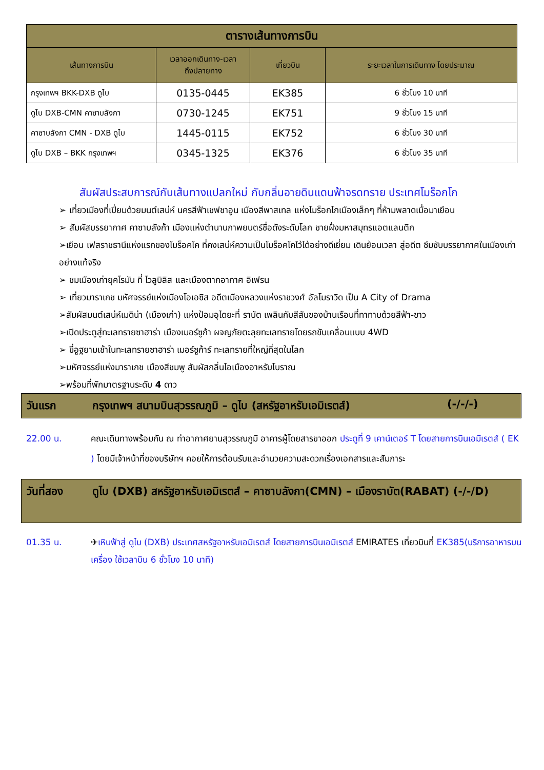| ตารางเส้นทางการบิน | | | |
| --- | --- | --- | --- |
| เส้นทางการบิน | เวลาออกเดินทาง-เวลา ถึงปลายทาง | เที่ยวบิน | ระยะเวลาในการเดินทาง โดยประมาณ |
| กรุงเทพฯ BKK-DXB ดูไบ | 0135-0445 | EK385 | 6 ชั่วโมง 10 นาที |
| ดูไบ DXB-CMN คาซาบลังกา | 0730-1245 | EK751 | 9 ชั่วโมง 15 นาที |
| คาซาบลังกา CMN - DXB ดูไบ | 1445-0115 | EK752 | 6 ชั่วโมง 30 นาที |
| ดูไบ DXB – BKK กรุงเทพฯ | 0345-1325 | EK376 | 6 ชั่วโมง 35 นาที |
สัมผัสประสบการณ์กับเส้นทางแปลกใหม่ กับกลิ่นอายดินแดนฟ้าจรดทราย ประเทศโมร็อกโก
➢ เที่ยวเมืองที่เปี่ยมด้วยมนต์เสน่ห์ นครสีฟ้าเชฟชาอูน เมืองสีพาสเทล แห่งโมร็อกโกเมืองเล็กๆ ที่ห้ามพลาดเมื่อมาเยือน
➢ สัมผัสบรรยากาศ คาซาบลังก้า เมืองแห่งตำนานภาพยนตร์ชื่อดังระดับโลก ชายฝั่งมหาสมุทรแอตแลนติก
➢เยือน เฟสราชธานีแห่งแรกของโมร็อคโค ที่คงเสน่ห์ความเป็นโมร็อคโคไว้ได้อย่างดีเยี่ยม เดินย้อนเวลา สู่อดีต ซึมซับบรรยากาศในเมืองเก่าอย่างแท้จริง
➢ ชมเมืองเก่ายุคโรมัน ที่ โวลูบิลิส และเมืองตากอากาศ อิเฟรน
➢ เที่ยวมาราเกช มหัศจรรย์แห่งเมืองโอเอซิส อดีตเมืองหลวงแห่งราชวงศ์ อัลโมราวิด เป็น A City of Drama
➢สัมผัสมนต์เสน่ห์เมดิน่า (เมืองเก่า) แห่งป้อมอุไดยะที่ ราบัต เพลินกับสีสันของบ้านเรือนที่ทาทาบด้วยสีฟ้า-ขาว
➢เปิดประตูสู่ทะเลทรายซาฮาร่า เมืองเมอร์ซูก้า ผจญภัยตะลุยทะเลทรายโดยรถขับเคลื่อนแบบ 4WD
➢ ขี่อูฐยามเช้าในทะเลทรายซาฮาร่า เมอร์ซูก้าร์ ทะเลทรายที่ใหญ่ที่สุดในโลก
➢มหัศจรรย์แห่งมาราเกช เมืองสีชมพู สัมผัสกลิ่นไอเมืองอาหรับโบราณ
➢พร้อมที่พักมาตรฐานระดับ 4 ดาว
วันแรก กรุงเทพฯ สนามบินสุวรรณภูมิ – ดูไบ (สหรัฐอาหรับเอมิเรตส์) (-/-/-)
22.00 น. คณะเดินทางพร้อมกัน ณ ท่าอากาศยานสุวรรณภูมิ อาคารผู้โดยสารขาออก ประตูที่ 9 เคาน์เตอร์ T โดยสายการบินเอมิเรตส์ ( EK ) โดยมีเจ้าหน้าที่ของบริษัทฯ คอยให้การต้อนรับและอำนวยความสะดวกเรื่องเอกสารและสัมภาระ
วันที่สอง ดูไบ (DXB) สหรัฐอาหรับเอมิเรตส์ – คาซาบลังกา(CMN) – เมืองราบัต(RABAT) (-/-/D)
01.35 น. ✈เหินฟ้าสู่ ดูไบ (DXB) ประเทศสหรัฐอาหรับเอมิเรตส์ โดยสายการบินเอมิเรตส์ EMIRATES เที่ยวบินที่ EK385(บริการอาหารบนเครื่อง ใช้เวลาบิน 6 ชั่วโมง 10 นาที)